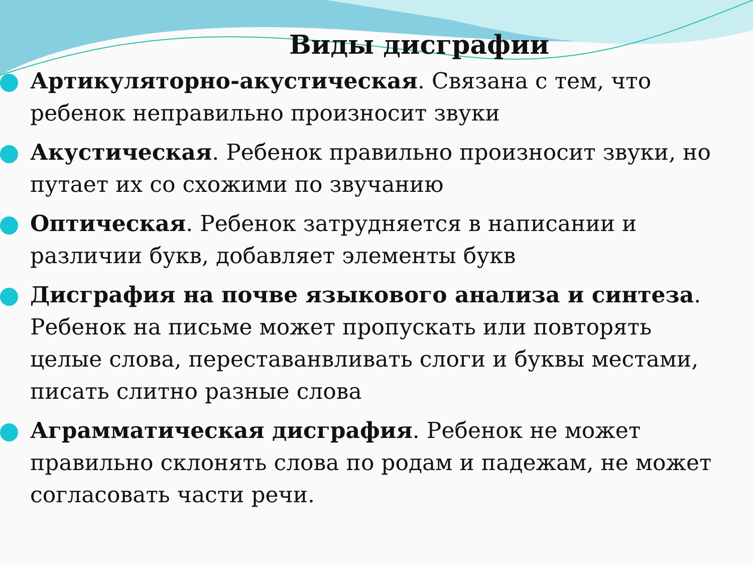Виды дисграфии
Артикуляторно-акустическая. Связана с тем, что ребенок неправильно произносит звуки
Акустическая. Ребенок правильно произносит звуки, но путает их со схожими по звучанию
Оптическая. Ребенок затрудняется в написании и различии букв, добавляет элементы букв
Дисграфия на почве языкового анализа и синтеза. Ребенок на письме может пропускать или повторять целые слова, переставанвливать слоги и буквы местами, писать слитно разные слова
Аграмматическая дисграфия. Ребенок не может правильно склонять слова по родам и падежам, не может согласовать части речи.